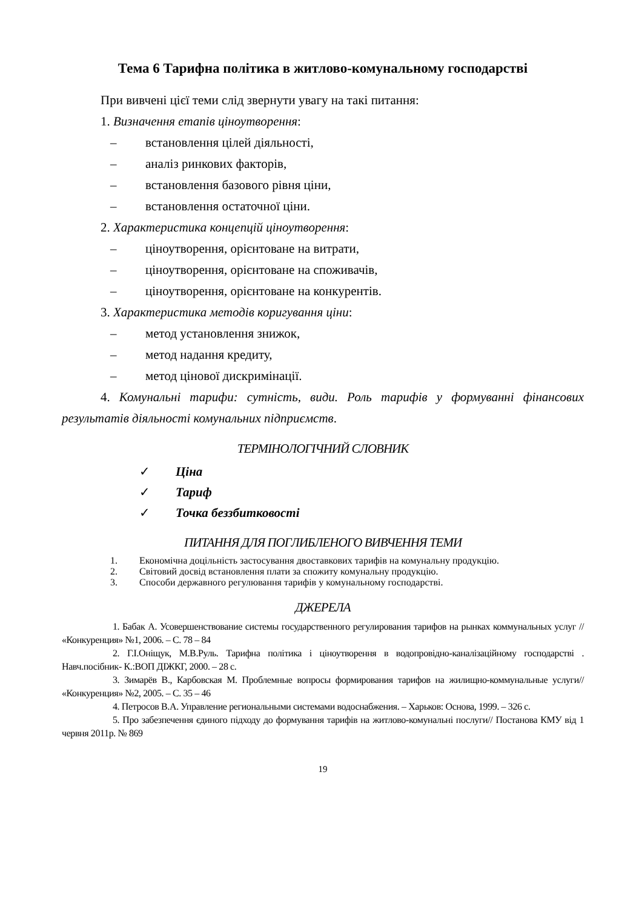Тема 6 Тарифна політика в житлово-комунальному господарстві
При вивчені цієї теми слід звернути увагу на такі питання:
1. Визначення етапів ціноутворення:
– встановлення цілей діяльності,
– аналіз ринкових факторів,
– встановлення базового рівня ціни,
– встановлення остаточної ціни.
2. Характеристика концепцій ціноутворення:
– ціноутворення, орієнтоване на витрати,
– ціноутворення, орієнтоване на споживачів,
– ціноутворення, орієнтоване на конкурентів.
3. Характеристика методів коригування ціни:
– метод установлення знижок,
– метод надання кредиту,
– метод цінової дискримінації.
4. Комунальні тарифи: сутність, види. Роль тарифів у формуванні фінансових результатів діяльності комунальних підприємств.
ТЕРМІНОЛОГІЧНИЙ СЛОВНИК
✓ Ціна
✓ Тариф
✓ Точка беззбитковості
ПИТАННЯ ДЛЯ ПОГЛИБЛЕНОГО ВИВЧЕННЯ ТЕМИ
1. Економічна доцільність застосування двоставкових тарифів на комунальну продукцію.
2. Світовий досвід встановлення плати за спожиту комунальну продукцію.
3. Способи державного регулювання тарифів у комунальному господарстві.
ДЖЕРЕЛА
1. Бабак А. Усовершенствование системы государственного регулирования тарифов на рынках коммунальных услуг // «Конкуренция» №1, 2006. – С. 78 – 84
2. Г.І.Оніщук, М.В.Руль. Тарифна політика і ціноутворення в водопровідно-каналізаційному господарстві . Навч.посібник- К.:ВОП ДІЖКГ, 2000. – 28 с.
3. Зимарёв В., Карбовская М. Проблемные вопросы формирования тарифов на жилищно-коммунальные услуги// «Конкуренция» №2, 2005. – С. 35 – 46
4. Петросов В.А. Управление региональными системами водоснабжения. – Харьков: Основа, 1999. – 326 с.
5. Про забезпечення єдиного підходу до формування тарифів на житлово-комунальні послуги// Постанова КМУ від 1 червня 2011р. № 869
19